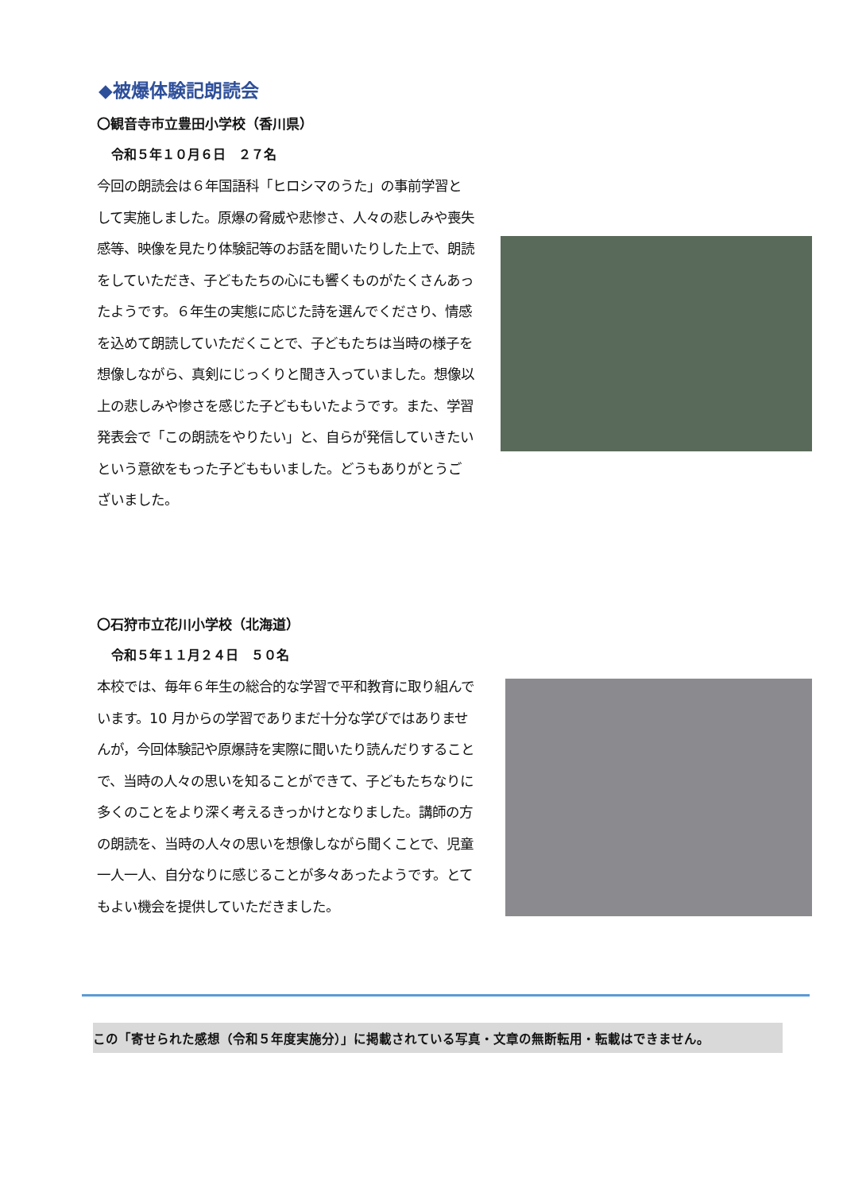◆被爆体験記朗読会
〇観音寺市立豊田小学校（香川県）
令和５年１０月６日　２７名
今回の朗読会は６年国語科「ヒロシマのうた」の事前学習として実施しました。原爆の脅威や悲惨さ、人々の悲しみや喪失感等、映像を見たり体験記等のお話を聞いたりした上で、朗読をしていただき、子どもたちの心にも響くものがたくさんあったようです。６年生の実態に応じた詩を選んでくださり、情感を込めて朗読していただくことで、子どもたちは当時の様子を想像しながら、真剣にじっくりと聞き入っていました。想像以上の悲しみや惨さを感じた子どももいたようです。また、学習発表会で「この朗読をやりたい」と、自らが発信していきたいという意欲をもった子どももいました。どうもありがとうございました。
〇石狩市立花川小学校（北海道）
令和５年１１月２４日　５０名
本校では、毎年６年生の総合的な学習で平和教育に取り組んでいます。10 月からの学習でありまだ十分な学びではありませんが，今回体験記や原爆詩を実際に聞いたり読んだりすることで、当時の人々の思いを知ることができて、子どもたちなりに多くのことをより深く考えるきっかけとなりました。講師の方の朗読を、当時の人々の思いを想像しながら聞くことで、児童一人一人、自分なりに感じることが多々あったようです。とてもよい機会を提供していただきました。
この「寄せられた感想（令和５年度実施分）」に掲載されている写真・文章の無断転用・転載はできません。